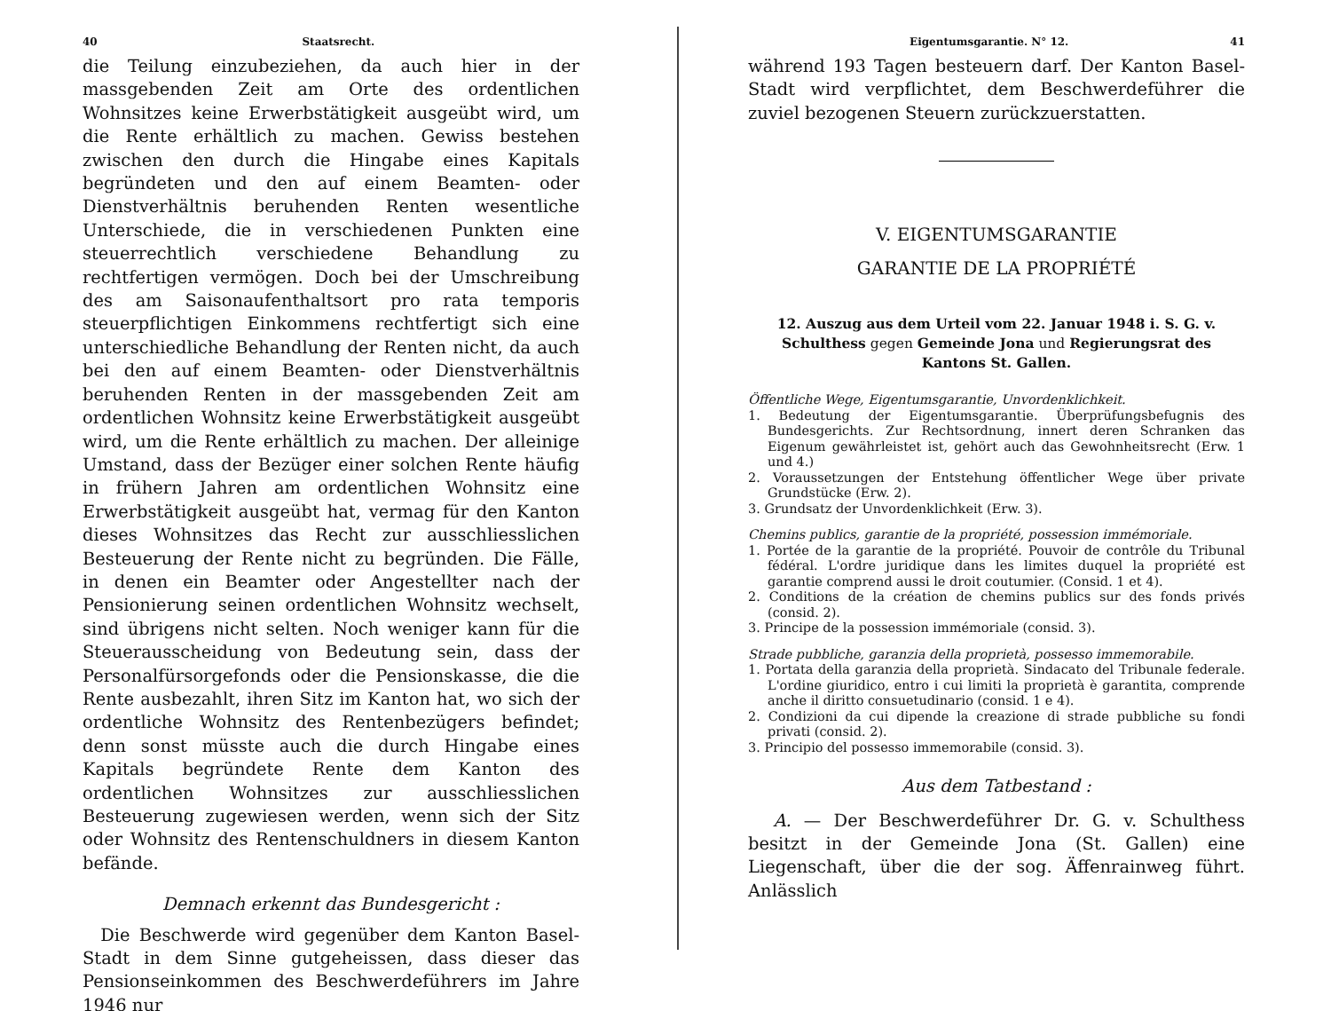40 Staatsrecht.
die Teilung einzubeziehen, da auch hier in der massgebenden Zeit am Orte des ordentlichen Wohnsitzes keine Erwerbstätigkeit ausgeübt wird, um die Rente erhältlich zu machen. Gewiss bestehen zwischen den durch die Hingabe eines Kapitals begründeten und den auf einem Beamten- oder Dienstverhältnis beruhenden Renten wesentliche Unterschiede, die in verschiedenen Punkten eine steuerrechtlich verschiedene Behandlung zu rechtfertigen vermögen. Doch bei der Umschreibung des am Saisonaufenthaltsort pro rata temporis steuerpflichtigen Einkommens rechtfertigt sich eine unterschiedliche Behandlung der Renten nicht, da auch bei den auf einem Beamten- oder Dienstverhältnis beruhenden Renten in der massgebenden Zeit am ordentlichen Wohnsitz keine Erwerbstätigkeit ausgeübt wird, um die Rente erhältlich zu machen. Der alleinige Umstand, dass der Bezüger einer solchen Rente häufig in frühern Jahren am ordentlichen Wohnsitz eine Erwerbstätigkeit ausgeübt hat, vermag für den Kanton dieses Wohnsitzes das Recht zur ausschliesslichen Besteuerung der Rente nicht zu begründen. Die Fälle, in denen ein Beamter oder Angestellter nach der Pensionierung seinen ordentlichen Wohnsitz wechselt, sind übrigens nicht selten. Noch weniger kann für die Steuerausscheidung von Bedeutung sein, dass der Personalfürsorgefonds oder die Pensionskasse, die die Rente ausbezahlt, ihren Sitz im Kanton hat, wo sich der ordentliche Wohnsitz des Rentenbezügers befindet; denn sonst müsste auch die durch Hingabe eines Kapitals begründete Rente dem Kanton des ordentlichen Wohnsitzes zur ausschliesslichen Besteuerung zugewiesen werden, wenn sich der Sitz oder Wohnsitz des Rentenschuldners in diesem Kanton befände.
Demnach erkennt das Bundesgericht :
Die Beschwerde wird gegenüber dem Kanton Basel-Stadt in dem Sinne gutgeheissen, dass dieser das Pensionseinkommen des Beschwerdeführers im Jahre 1946 nur
Eigentumsgarantie. N° 12. 41
während 193 Tagen besteuern darf. Der Kanton Basel-Stadt wird verpflichtet, dem Beschwerdeführer die zuviel bezogenen Steuern zurückzuerstatten.
V. EIGENTUMSGARANTIE
GARANTIE DE LA PROPRIÉTÉ
12. Auszug aus dem Urteil vom 22. Januar 1948 i. S. G. v. Schulthess gegen Gemeinde Jona und Regierungsrat des Kantons St. Gallen.
Öffentliche Wege, Eigentumsgarantie, Unvordenklichkeit.
1. Bedeutung der Eigentumsgarantie. Überprüfungsbefugnis des Bundesgerichts. Zur Rechtsordnung, innert deren Schranken das Eigenum gewährleistet ist, gehört auch das Gewohnheitsrecht (Erw. 1 und 4.)
2. Voraussetzungen der Entstehung öffentlicher Wege über private Grundstücke (Erw. 2).
3. Grundsatz der Unvordenklichkeit (Erw. 3).
Chemins publics, garantie de la propriété, possession immémoriale.
1. Portée de la garantie de la propriété. Pouvoir de contrôle du Tribunal fédéral. L'ordre juridique dans les limites duquel la propriété est garantie comprend aussi le droit coutumier. (Consid. 1 et 4).
2. Conditions de la création de chemins publics sur des fonds privés (consid. 2).
3. Principe de la possession immémoriale (consid. 3).
Strade pubbliche, garanzia della proprietà, possesso immemorabile.
1. Portata della garanzia della proprietà. Sindacato del Tribunale federale. L'ordine giuridico, entro i cui limiti la proprietà è garantita, comprende anche il diritto consuetudinario (consid. 1 e 4).
2. Condizioni da cui dipende la creazione di strade pubbliche su fondi privati (consid. 2).
3. Principio del possesso immemorabile (consid. 3).
Aus dem Tatbestand :
A. — Der Beschwerdeführer Dr. G. v. Schulthess besitzt in der Gemeinde Jona (St. Gallen) eine Liegenschaft, über die der sog. Äffenrainweg führt. Anlässlich